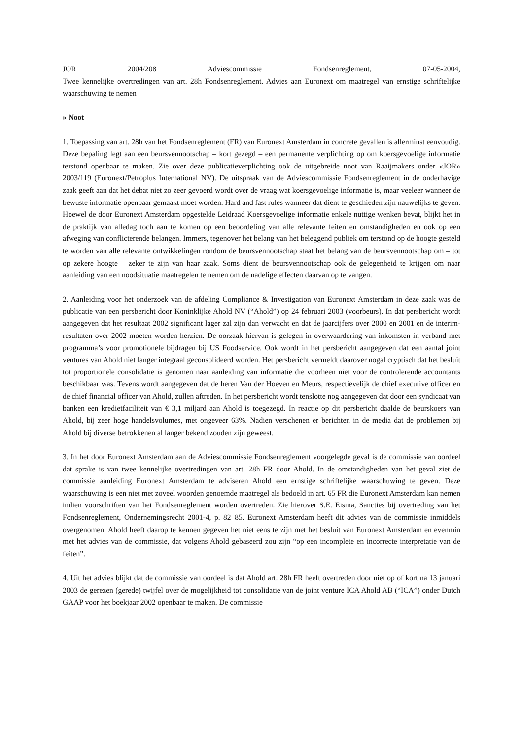JOR 2004/208 Adviescommissie Fondsenreglement, 07-05-2004,
Twee kennelijke overtredingen van art. 28h Fondsenreglement. Advies aan Euronext om maatregel van ernstige schriftelijke waarschuwing te nemen
» Noot
1. Toepassing van art. 28h van het Fondsenreglement (FR) van Euronext Amsterdam in concrete gevallen is allerminst eenvoudig. Deze bepaling legt aan een beursvennootschap – kort gezegd – een permanente verplichting op om koersgevoelige informatie terstond openbaar te maken. Zie over deze publicatieverplichting ook de uitgebreide noot van Raaijmakers onder «JOR» 2003/119 (Euronext/Petroplus International NV). De uitspraak van de Adviescommissie Fondsenreglement in de onderhavige zaak geeft aan dat het debat niet zo zeer gevoerd wordt over de vraag wat koersgevoelige informatie is, maar veeleer wanneer de bewuste informatie openbaar gemaakt moet worden. Hard and fast rules wanneer dat dient te geschieden zijn nauwelijks te geven. Hoewel de door Euronext Amsterdam opgestelde Leidraad Koersgevoelige informatie enkele nuttige wenken bevat, blijkt het in de praktijk van alledag toch aan te komen op een beoordeling van alle relevante feiten en omstandigheden en ook op een afweging van conflicterende belangen. Immers, tegenover het belang van het beleggend publiek om terstond op de hoogte gesteld te worden van alle relevante ontwikkelingen rondom de beursvennootschap staat het belang van de beursvennootschap om – tot op zekere hoogte – zeker te zijn van haar zaak. Soms dient de beursvennootschap ook de gelegenheid te krijgen om naar aanleiding van een noodsituatie maatregelen te nemen om de nadelige effecten daarvan op te vangen.
2. Aanleiding voor het onderzoek van de afdeling Compliance & Investigation van Euronext Amsterdam in deze zaak was de publicatie van een persbericht door Koninklijke Ahold NV (“Ahold”) op 24 februari 2003 (voorbeurs). In dat persbericht wordt aangegeven dat het resultaat 2002 significant lager zal zijn dan verwacht en dat de jaarcijfers over 2000 en 2001 en de interim-resultaten over 2002 moeten worden herzien. De oorzaak hiervan is gelegen in overwaardering van inkomsten in verband met programma’s voor promotionele bijdragen bij US Foodservice. Ook wordt in het persbericht aangegeven dat een aantal joint ventures van Ahold niet langer integraal geconsolideerd worden. Het persbericht vermeldt daarover nogal cryptisch dat het besluit tot proportionele consolidatie is genomen naar aanleiding van informatie die voorheen niet voor de controlerende accountants beschikbaar was. Tevens wordt aangegeven dat de heren Van der Hoeven en Meurs, respectievelijk de chief executive officer en de chief financial officer van Ahold, zullen aftreden. In het persbericht wordt tenslotte nog aangegeven dat door een syndicaat van banken een kredietfaciliteit van € 3,1 miljard aan Ahold is toegezegd. In reactie op dit persbericht daalde de beurskoers van Ahold, bij zeer hoge handelsvolumes, met ongeveer 63%. Nadien verschenen er berichten in de media dat de problemen bij Ahold bij diverse betrokkenen al langer bekend zouden zijn geweest.
3. In het door Euronext Amsterdam aan de Adviescommissie Fondsenreglement voorgelegde geval is de commissie van oordeel dat sprake is van twee kennelijke overtredingen van art. 28h FR door Ahold. In de omstandigheden van het geval ziet de commissie aanleiding Euronext Amsterdam te adviseren Ahold een ernstige schriftelijke waarschuwing te geven. Deze waarschuwing is een niet met zoveel woorden genoemde maatregel als bedoeld in art. 65 FR die Euronext Amsterdam kan nemen indien voorschriften van het Fondsenreglement worden overtreden. Zie hierover S.E. Eisma, Sancties bij overtreding van het Fondsenreglement, Ondernemingsrecht 2001-4, p. 82–85. Euronext Amsterdam heeft dit advies van de commissie inmiddels overgenomen. Ahold heeft daarop te kennen gegeven het niet eens te zijn met het besluit van Euronext Amsterdam en evenmin met het advies van de commissie, dat volgens Ahold gebaseerd zou zijn “op een incomplete en incorrecte interpretatie van de feiten”.
4. Uit het advies blijkt dat de commissie van oordeel is dat Ahold art. 28h FR heeft overtreden door niet op of kort na 13 januari 2003 de gerezen (gerede) twijfel over de mogelijkheid tot consolidatie van de joint venture ICA Ahold AB (“ICA”) onder Dutch GAAP voor het boekjaar 2002 openbaar te maken. De commissie